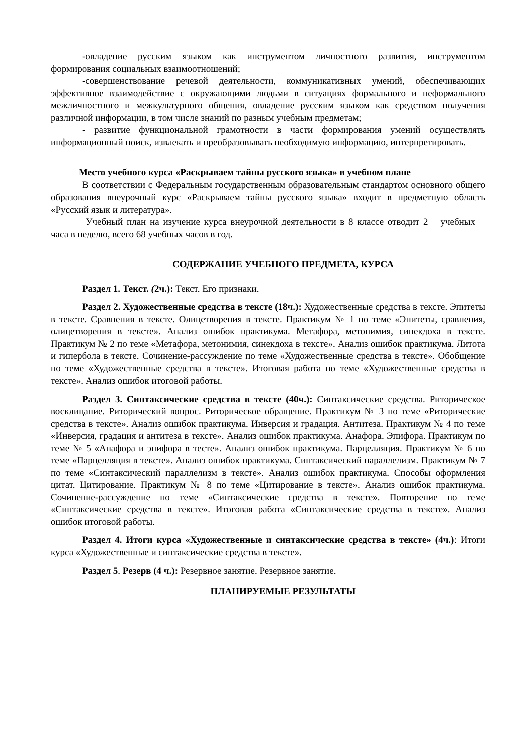-овладение русским языком как инструментом личностного развития, инструментом формирования социальных взаимоотношений;
-совершенствование речевой деятельности, коммуникативных умений, обеспечивающих эффективное взаимодействие с окружающими людьми в ситуациях формального и неформального межличностного и межкультурного общения, овладение русским языком как средством получения различной информации, в том числе знаний по разным учебным предметам;
- развитие функциональной грамотности в части формирования умений осуществлять информационный поиск, извлекать и преобразовывать необходимую информацию, интерпретировать.
Место учебного курса «Раскрываем тайны русского языка» в учебном плане
В соответствии с Федеральным государственным образовательным стандартом основного общего образования внеурочный курс «Раскрываем тайны русского языка» входит в предметную область «Русский язык и литература».
Учебный план на изучение курса внеурочной деятельности в 8 классе отводит 2 учебных часа в неделю, всего 68 учебных часов в год.
СОДЕРЖАНИЕ УЧЕБНОГО ПРЕДМЕТА, КУРСА
Раздел 1. Текст. (2ч.): Текст. Его признаки.
Раздел 2. Художественные средства в тексте (18ч.): Художественные средства в тексте. Эпитеты в тексте. Сравнения в тексте. Олицетворения в тексте. Практикум № 1 по теме «Эпитеты, сравнения, олицетворения в тексте». Анализ ошибок практикума. Метафора, метонимия, синекдоха в тексте. Практикум № 2 по теме «Метафора, метонимия, синекдоха в тексте». Анализ ошибок практикума. Литота и гипербола в тексте. Сочинение-рассуждение по теме «Художественные средства в тексте». Обобщение по теме «Художественные средства в тексте». Итоговая работа по теме «Художественные средства в тексте». Анализ ошибок итоговой работы.
Раздел 3. Синтаксические средства в тексте (40ч.): Синтаксические средства. Риторическое восклицание. Риторический вопрос. Риторическое обращение. Практикум № 3 по теме «Риторические средства в тексте». Анализ ошибок практикума. Инверсия и градация. Антитеза. Практикум № 4 по теме «Инверсия, градация и антитеза в тексте». Анализ ошибок практикума. Анафора. Эпифора. Практикум по теме № 5 «Анафора и эпифора в тесте». Анализ ошибок практикума. Парцелляция. Практикум № 6 по теме «Парцелляция в тексте». Анализ ошибок практикума. Синтаксический параллелизм. Практикум № 7 по теме «Синтаксический параллелизм в тексте». Анализ ошибок практикума. Способы оформления цитат. Цитирование. Практикум № 8 по теме «Цитирование в тексте». Анализ ошибок практикума. Сочинение-рассуждение по теме «Синтаксические средства в тексте». Повторение по теме «Синтаксические средства в тексте». Итоговая работа «Синтаксические средства в тексте». Анализ ошибок итоговой работы.
Раздел 4. Итоги курса «Художественные и синтаксические средства в тексте» (4ч.): Итоги курса «Художественные и синтаксические средства в тексте».
Раздел 5. Резерв (4 ч.): Резервное занятие. Резервное занятие.
ПЛАНИРУЕМЫЕ РЕЗУЛЬТАТЫ